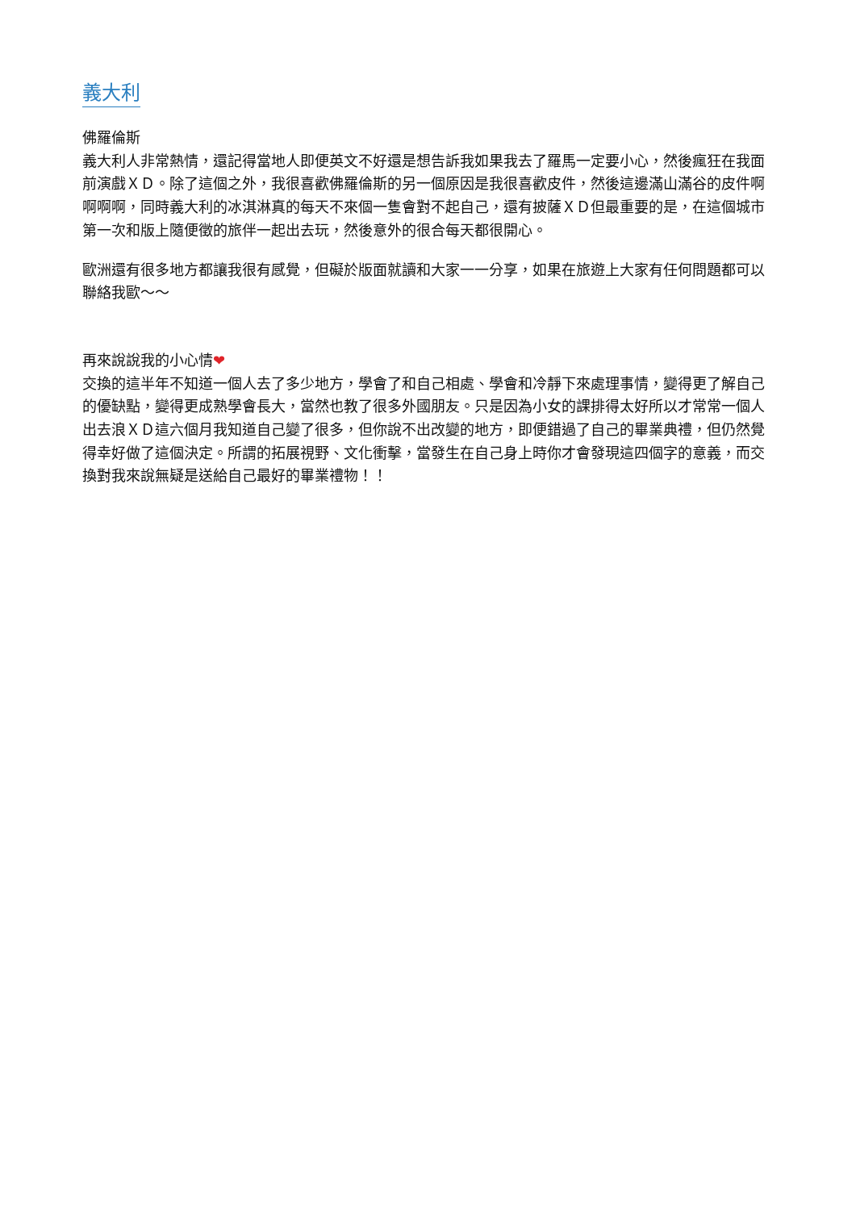義大利
佛羅倫斯
義大利人非常熱情，還記得當地人即便英文不好還是想告訴我如果我去了羅馬一定要小心，然後瘋狂在我面前演戲ＸＤ。除了這個之外，我很喜歡佛羅倫斯的另一個原因是我很喜歡皮件，然後這邊滿山滿谷的皮件啊啊啊啊，同時義大利的冰淇淋真的每天不來個一隻會對不起自己，還有披薩ＸＤ但最重要的是，在這個城市第一次和版上隨便徵的旅伴一起出去玩，然後意外的很合每天都很開心。
歐洲還有很多地方都讓我很有感覺，但礙於版面就讀和大家一一分享，如果在旅遊上大家有任何問題都可以聯絡我歐～～
再來說說我的小心情❤
交換的這半年不知道一個人去了多少地方，學會了和自己相處、學會和冷靜下來處理事情，變得更了解自己的優缺點，變得更成熟學會長大，當然也教了很多外國朋友。只是因為小女的課排得太好所以才常常一個人出去浪ＸＤ這六個月我知道自己變了很多，但你說不出改變的地方，即便錯過了自己的畢業典禮，但仍然覺得幸好做了這個決定。所謂的拓展視野、文化衝擊，當發生在自己身上時你才會發現這四個字的意義，而交換對我來說無疑是送給自己最好的畢業禮物！！